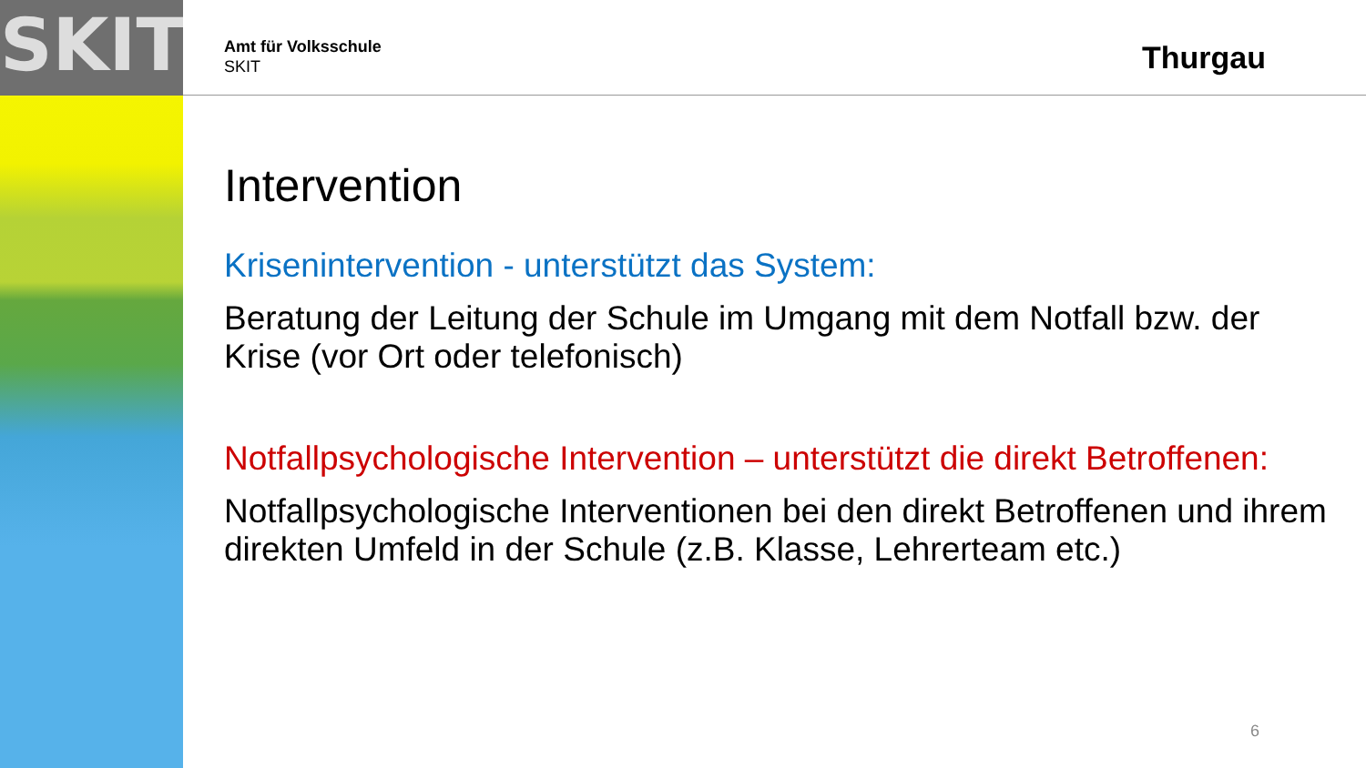SKIT
Amt für Volksschule
SKIT
Thurgau
Intervention
Krisenintervention - unterstützt das System:
Beratung der Leitung der Schule im Umgang mit dem Notfall bzw. der Krise (vor Ort oder telefonisch)
Notfallpsychologische Intervention – unterstützt die direkt Betroffenen:
Notfallpsychologische Interventionen bei den direkt Betroffenen und ihrem direkten Umfeld in der Schule (z.B. Klasse, Lehrerteam etc.)
6